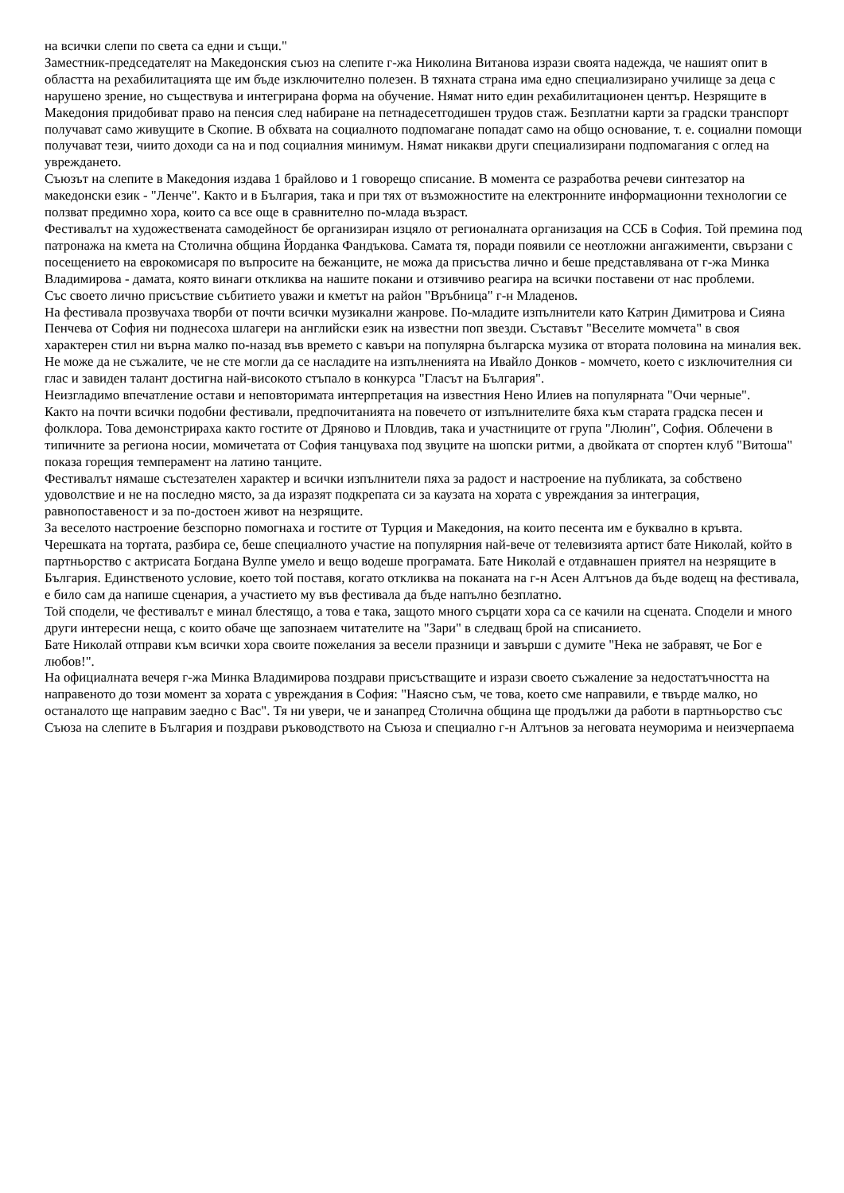на всички слепи по света са едни и същи."
Заместник-председателят на Македонския съюз на слепите г-жа Николина Витанова изрази своята надежда, че нашият опит в областта на рехабилитацията ще им бъде изключително полезен. В тяхната страна има едно специализирано училище за деца с нарушено зрение, но съществува и интегрирана форма на обучение. Нямат нито един рехабилитационен център. Незрящите в Македония придобиват право на пенсия след набиране на петнадесетгодишен трудов стаж. Безплатни карти за градски транспорт получават само живущите в Скопие. В обхвата на социалното подпомагане попадат само на общо основание, т. е. социални помощи получават тези, чиито доходи са на и под социалния минимум. Нямат никакви други специализирани подпомагания с оглед на увреждането.
Съюзът на слепите в Македония издава 1 брайлово и 1 говорещо списание. В момента се разработва речеви синтезатор на македонски език - "Ленче". Както и в България, така и при тях от възможностите на електронните информационни технологии се ползват предимно хора, които са все още в сравнително по-млада възраст.
Фестивалът на художествената самодейност бе организиран изцяло от регионалната организация на ССБ в София. Той премина под патронажа на кмета на Столична община Йорданка Фандъкова. Самата тя, поради появили се неотложни ангажименти, свързани с посещението на еврокомисаря по въпросите на бежанците, не можа да присъства лично и беше представлявана от г-жа Минка Владимирова - дамата, която винаги откликва на нашите покани и отзивчиво реагира на всички поставени от нас проблеми.
Със своето лично присъствие събитието уважи и кметът на район "Връбница" г-н Младенов.
На фестивала прозвучаха творби от почти всички музикални жанрове. По-младите изпълнители като Катрин Димитрова и Сияна Пенчева от София ни поднесоха шлагери на английски език на известни поп звезди. Съставът "Веселите момчета" в своя характерен стил ни върна малко по-назад във времето с кавъри на популярна българска музика от втората половина на миналия век. Не може да не съжалите, че не сте могли да се насладите на изпълненията на Ивайло Донков - момчето, което с изключителния си глас и завиден талант достигна най-високото стъпало в конкурса "Гласът на България".
Неизгладимо впечатление остави и неповторимата интерпретация на известния Нено Илиев на популярната "Очи черные".
Както на почти всички подобни фестивали, предпочитанията на повечето от изпълнителите бяха към старата градска песен и фолклора. Това демонстрираха както гостите от Дряново и Пловдив, така и участниците от група "Люлин", София. Облечени в типичните за региона носии, момичетата от София танцуваха под звуците на шопски ритми, а двойката от спортен клуб "Витоша" показа горещия темперамент на латино танците.
Фестивалът нямаше състезателен характер и всички изпълнители пяха за радост и настроение на публиката, за собствено удоволствие и не на последно място, за да изразят подкрепата си за каузата на хората с увреждания за интеграция, равнопоставеност и за по-достоен живот на незрящите.
За веселото настроение безспорно помогнаха и гостите от Турция и Македония, на които песента им е буквално в кръвта.
Черешката на тортата, разбира се, беше специалното участие на популярния най-вече от телевизията артист бате Николай, който в партньорство с актрисата Богдана Вулпе умело и вещо водеше програмата. Бате Николай е отдавнашен приятел на незрящите в България. Единственото условие, което той поставя, когато откликва на поканата на г-н Асен Алтънов да бъде водещ на фестивала, е било сам да напише сценария, а участието му във фестивала да бъде напълно безплатно.
Той сподели, че фестивалът е минал блестящо, а това е така, защото много сърцати хора са се качили на сцената. Сподели и много други интересни неща, с които обаче ще запознаем читателите на "Зари" в следващ брой на списанието.
Бате Николай отправи към всички хора своите пожелания за весели празници и завърши с думите "Нека не забравят, че Бог е любов!".
На официалната вечеря г-жа Минка Владимирова поздрави присъстващите и изрази своето съжаление за недостатъчността на направеното до този момент за хората с увреждания в София: "Наясно съм, че това, което сме направили, е твърде малко, но останалото ще направим заедно с Вас". Тя ни увери, че и занапред Столична община ще продължи да работи в партньорство със Съюза на слепите в България и поздрави ръководството на Съюза и специално г-н Алтънов за неговата неуморима и неизчерпаема